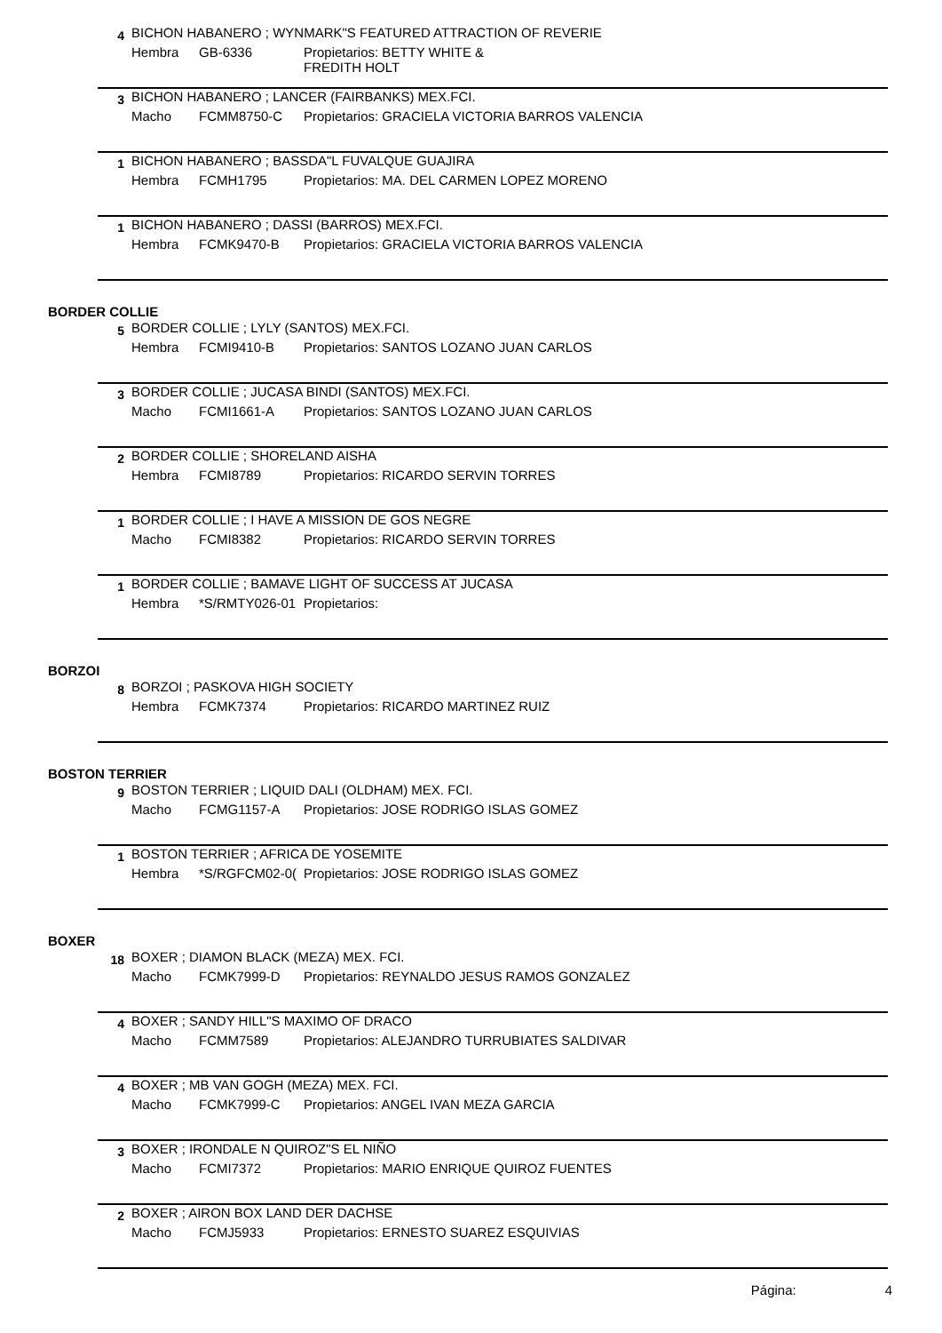4
BICHON HABANERO ; WYNMARK"S FEATURED ATTRACTION OF REVERIE
Hembra GB-6336 Propietarios: BETTY WHITE &
FREDITH HOLT
3
BICHON HABANERO ; LANCER (FAIRBANKS) MEX.FCI.
Macho FCMM8750-C Propietarios: GRACIELA VICTORIA BARROS VALENCIA
1
BICHON HABANERO ; BASSDA"L FUVALQUE GUAJIRA
Hembra FCMH1795 Propietarios: MA. DEL CARMEN LOPEZ MORENO
1
BICHON HABANERO ; DASSI (BARROS) MEX.FCI.
Hembra FCMK9470-B Propietarios: GRACIELA VICTORIA BARROS VALENCIA
BORDER COLLIE
5
BORDER COLLIE ; LYLY (SANTOS) MEX.FCI.
Hembra FCMI9410-B Propietarios: SANTOS LOZANO JUAN CARLOS
3
BORDER COLLIE ; JUCASA BINDI (SANTOS) MEX.FCI.
Macho FCMI1661-A Propietarios: SANTOS LOZANO JUAN CARLOS
2
BORDER COLLIE ; SHORELAND AISHA
Hembra FCMI8789 Propietarios: RICARDO SERVIN TORRES
1
BORDER COLLIE ; I HAVE A MISSION DE GOS NEGRE
Macho FCMI8382 Propietarios: RICARDO SERVIN TORRES
1
BORDER COLLIE ; BAMAVE LIGHT OF SUCCESS AT JUCASA
Hembra *S/RMTY026-01 Propietarios:
BORZOI
8
BORZOI ; PASKOVA HIGH SOCIETY
Hembra FCMK7374 Propietarios: RICARDO MARTINEZ RUIZ
BOSTON TERRIER
9
BOSTON TERRIER ; LIQUID DALI (OLDHAM) MEX. FCI.
Macho FCMG1157-A Propietarios: JOSE RODRIGO ISLAS GOMEZ
1
BOSTON TERRIER ; AFRICA DE YOSEMITE
Hembra *S/RGFCM02-0( Propietarios: JOSE RODRIGO ISLAS GOMEZ
BOXER
18
BOXER ; DIAMON BLACK (MEZA) MEX. FCI.
Macho FCMK7999-D Propietarios: REYNALDO JESUS RAMOS GONZALEZ
4
BOXER ; SANDY HILL"S MAXIMO OF DRACO
Macho FCMM7589 Propietarios: ALEJANDRO TURRUBIATES SALDIVAR
4
BOXER ; MB VAN GOGH (MEZA) MEX. FCI.
Macho FCMK7999-C Propietarios: ANGEL IVAN MEZA GARCIA
3
BOXER ; IRONDALE N QUIROZ"S EL NIÑO
Macho FCMI7372 Propietarios: MARIO ENRIQUE QUIROZ FUENTES
2
BOXER ; AIRON BOX LAND DER DACHSE
Macho FCMJ5933 Propietarios: ERNESTO SUAREZ ESQUIVIAS
Página: 4